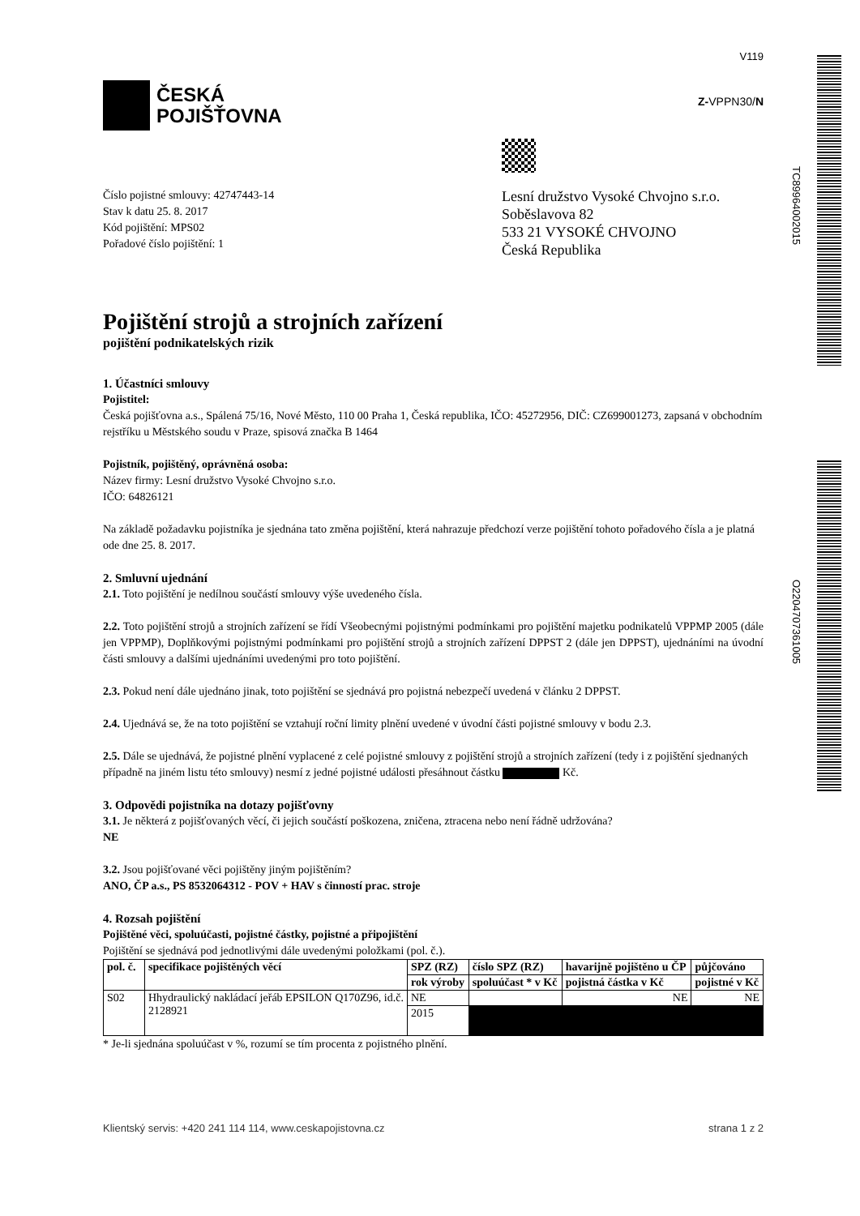TC8996400201​5
O220470736100​5
V119
ČESKÁ
POJIŠŤOVNA
Z-VPPN30/N
Číslo pojistné smlouvy: 42747443-14
Stav k datu 25. 8. 2017
Kód pojištění: MPS02
Pořadové číslo pojištění: 1
Lesní družstvo Vysoké Chvojno s.r.o.
Soběslavova 82
533 21 VYSOKÉ CHVOJNO
Česká Republika
Pojištění strojů a strojních zařízení
pojištění podnikatelských rizik
1. Účastníci smlouvy
Pojistitel:
Česká pojišťovna a.s., Spálená 75/16, Nové Město, 110 00 Praha 1, Česká republika, IČO: 45272956, DIČ: CZ699001273, zapsaná v obchodním rejstříku u Městského soudu v Praze, spisová značka B 1464
Pojistník, pojištěný, oprávněná osoba:
Název firmy: Lesní družstvo Vysoké Chvojno s.r.o.
IČO: 64826121
Na základě požadavku pojistníka je sjednána tato změna pojištění, která nahrazuje předchozí verze pojištění tohoto pořadového čísla a je platná ode dne 25. 8. 2017.
2. Smluvní ujednání
2.1. Toto pojištění je nedílnou součástí smlouvy výše uvedeného čísla.
2.2. Toto pojištění strojů a strojních zařízení se řídí Všeobecnými pojistnými podmínkami pro pojištění majetku podnikatelů VPPMP 2005 (dále jen VPPMP), Doplňkovými pojistnými podmínkami pro pojištění strojů a strojních zařízení DPPST 2 (dále jen DPPST), ujednáními na úvodní části smlouvy a dalšími ujednáními uvedenými pro toto pojištění.
2.3. Pokud není dále ujednáno jinak, toto pojištění se sjednává pro pojistná nebezpečí uvedená v článku 2 DPPST.
2.4. Ujednává se, že na toto pojištění se vztahují roční limity plnění uvedené v úvodní části pojistné smlouvy v bodu 2.3.
2.5. Dále se ujednává, že pojistné plnění vyplacené z celé pojistné smlouvy z pojištění strojů a strojních zařízení (tedy i z pojištění sjednaných případně na jiném listu této smlouvy) nesmí z jedné pojistné události přesáhnout částku Kč.
3. Odpovědi pojistníka na dotazy pojišťovny
3.1. Je některá z pojišťovaných věcí, či jejich součástí poškozena, zničena, ztracena nebo není řádně udržována?
NE
3.2. Jsou pojišťované věci pojištěny jiným pojištěním?
ANO, ČP a.s., PS 8532064312 - POV + HAV s činností prac. stroje
4. Rozsah pojištění
Pojištěné věci, spoluúčasti, pojistné částky, pojistné a připojištění
Pojištění se sjednává pod jednotlivými dále uvedenými položkami (pol. č.).
| pol. č. | specifikace pojištěných věcí | SPZ (RZ) | číslo SPZ (RZ) | havarijně pojištěno u ČP | půjčováno |
| --- | --- | --- | --- | --- | --- |
| | | rok výroby | spoluúčast * v Kč | pojistná částka v Kč | pojistné v Kč |
| S02 | Hhydraulický nakládací jeřáb EPSILON Q170Z96, id.č. 2128921 | NE | | NE | NE |
| | | 2015 | | | |
* Je-li sjednána spoluúčast v %, rozumí se tím procenta z pojistného plnění.
Klientský servis: +420 241 114 114, www.ceskapojistovna.cz strana 1 z 2